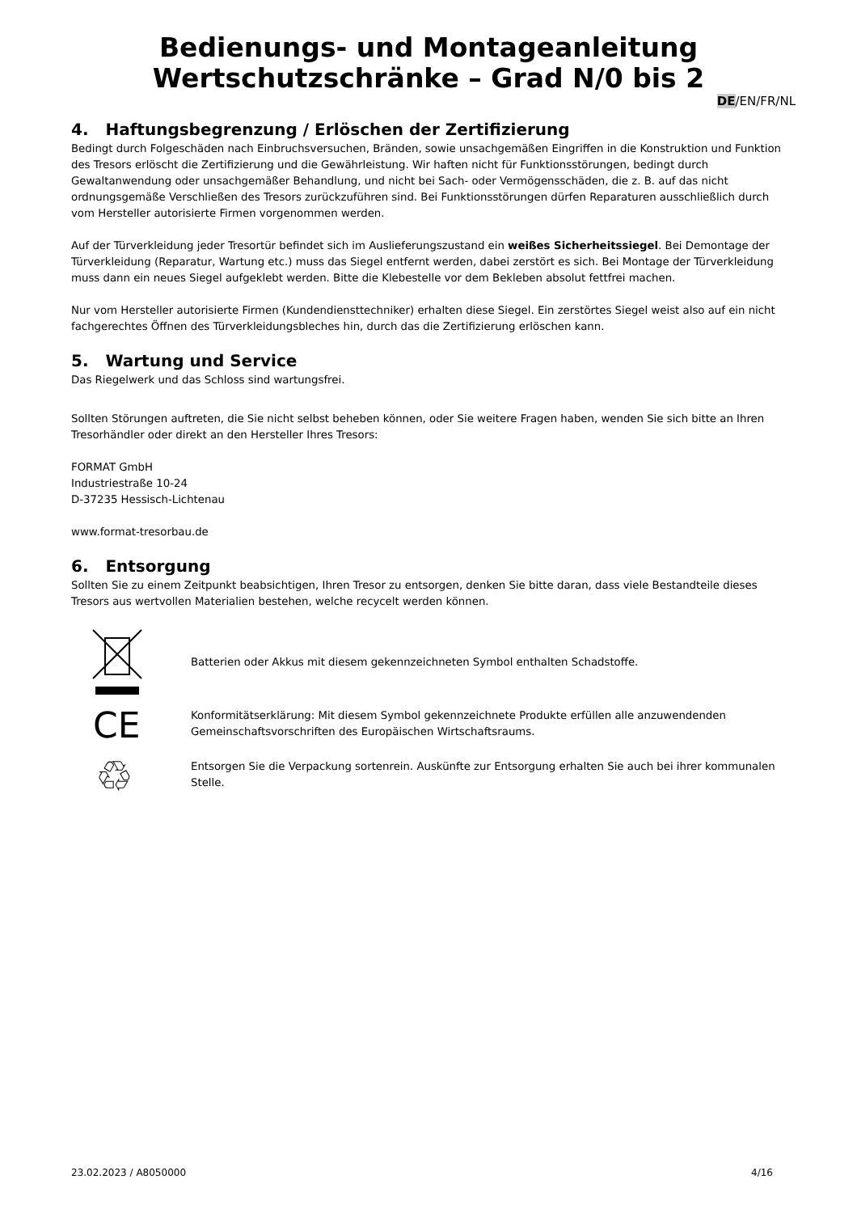Bedienungs- und Montageanleitung
Wertschutzschränke – Grad N/0 bis 2
DE/EN/FR/NL
4. Haftungsbegrenzung / Erlöschen der Zertifizierung
Bedingt durch Folgeschäden nach Einbruchsversuchen, Bränden, sowie unsachgemäßen Eingriffen in die Konstruktion und Funktion des Tresors erlöscht die Zertifizierung und die Gewährleistung. Wir haften nicht für Funktionsstörungen, bedingt durch Gewaltanwendung oder unsachgemäßer Behandlung, und nicht bei Sach- oder Vermögensschäden, die z. B. auf das nicht ordnungsgemäße Verschließen des Tresors zurückzuführen sind. Bei Funktionsstörungen dürfen Reparaturen ausschließlich durch vom Hersteller autorisierte Firmen vorgenommen werden.
Auf der Türverkleidung jeder Tresortür befindet sich im Auslieferungszustand ein weißes Sicherheitssiegel. Bei Demontage der Türverkleidung (Reparatur, Wartung etc.) muss das Siegel entfernt werden, dabei zerstört es sich. Bei Montage der Türverkleidung muss dann ein neues Siegel aufgeklebt werden. Bitte die Klebestelle vor dem Bekleben absolut fettfrei machen.
Nur vom Hersteller autorisierte Firmen (Kundendiensttechniker) erhalten diese Siegel. Ein zerstörtes Siegel weist also auf ein nicht fachgerechtes Öffnen des Türverkleidungsbleches hin, durch das die Zertifizierung erlöschen kann.
5. Wartung und Service
Das Riegelwerk und das Schloss sind wartungsfrei.
Sollten Störungen auftreten, die Sie nicht selbst beheben können, oder Sie weitere Fragen haben, wenden Sie sich bitte an Ihren Tresorhändler oder direkt an den Hersteller Ihres Tresors:
FORMAT GmbH
Industriestraße 10-24
D-37235 Hessisch-Lichtenau
www.format-tresorbau.de
6. Entsorgung
Sollten Sie zu einem Zeitpunkt beabsichtigen, Ihren Tresor zu entsorgen, denken Sie bitte daran, dass viele Bestandteile dieses Tresors aus wertvollen Materialien bestehen, welche recycelt werden können.
Batterien oder Akkus mit diesem gekennzeichneten Symbol enthalten Schadstoffe.
CE
Konformitätserklärung: Mit diesem Symbol gekennzeichnete Produkte erfüllen alle anzuwendenden Gemeinschaftsvorschriften des Europäischen Wirtschaftsraums.
♲
Entsorgen Sie die Verpackung sortenrein. Auskünfte zur Entsorgung erhalten Sie auch bei ihrer kommunalen Stelle.
23.02.2023 / A8050000 4/16